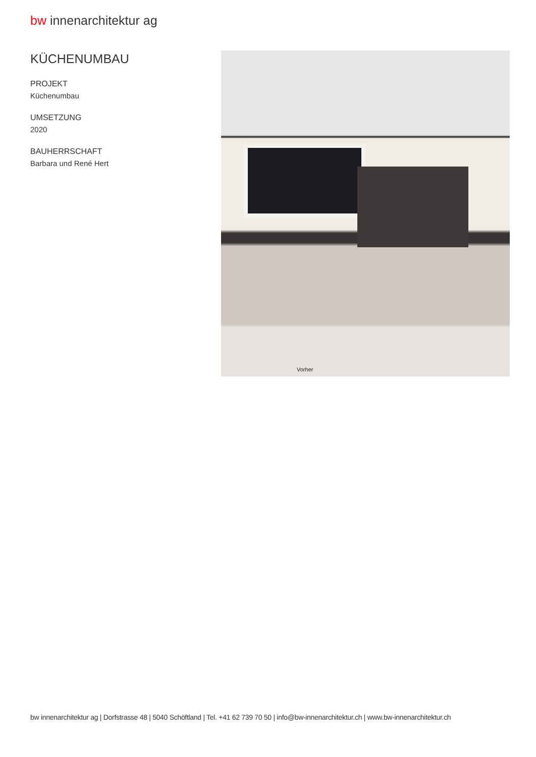bw innenarchitektur ag
KÜCHENUMBAU
PROJEKT
Küchenumbau
UMSETZUNG
2020
BAUHERRSCHAFT
Barbara und René Hert
Vorher
bw innenarchitektur ag | Dorfstrasse 48 | 5040 Schöftland | Tel. +41 62 739 70 50 | info@bw-innenarchitektur.ch | www.bw-innenarchitektur.ch